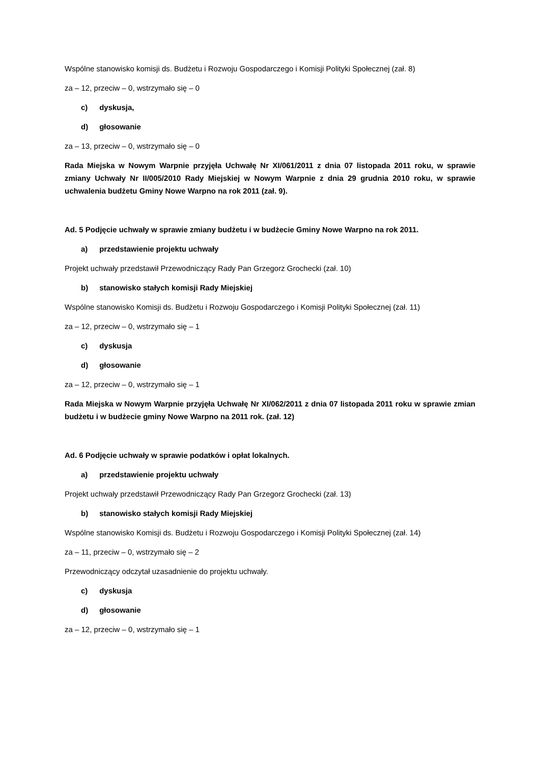Wspólne stanowisko komisji ds. Budżetu i Rozwoju Gospodarczego i Komisji Polityki Społecznej (zał. 8)
za – 12, przeciw – 0, wstrzymało się – 0
c) dyskusja,
d) głosowanie
za – 13, przeciw – 0, wstrzymało się – 0
Rada Miejska w Nowym Warpnie przyjęła Uchwałę Nr XI/061/2011 z dnia 07 listopada 2011 roku, w sprawie zmiany Uchwały Nr II/005/2010 Rady Miejskiej w Nowym Warpnie z dnia 29 grudnia 2010 roku, w sprawie uchwalenia budżetu Gminy Nowe Warpno na rok 2011 (zał. 9).
Ad. 5 Podjęcie uchwały w sprawie zmiany budżetu i w budżecie Gminy Nowe Warpno na rok 2011.
a) przedstawienie projektu uchwały
Projekt uchwały przedstawił Przewodniczący Rady Pan Grzegorz Grochecki (zał. 10)
b) stanowisko stałych komisji Rady Miejskiej
Wspólne stanowisko Komisji ds. Budżetu i Rozwoju Gospodarczego i Komisji Polityki Społecznej (zał. 11)
za – 12, przeciw – 0, wstrzymało się – 1
c) dyskusja
d) głosowanie
za – 12, przeciw – 0, wstrzymało się – 1
Rada Miejska w Nowym Warpnie przyjęła Uchwałę Nr XI/062/2011 z dnia 07 listopada 2011 roku w sprawie zmian budżetu i w budżecie gminy Nowe Warpno na 2011 rok. (zał. 12)
Ad. 6 Podjęcie uchwały w sprawie podatków i opłat lokalnych.
a) przedstawienie projektu uchwały
Projekt uchwały przedstawił Przewodniczący Rady Pan Grzegorz Grochecki (zał. 13)
b) stanowisko stałych komisji Rady Miejskiej
Wspólne stanowisko Komisji ds. Budżetu i Rozwoju Gospodarczego i Komisji Polityki Społecznej (zał. 14)
za – 11, przeciw – 0, wstrzymało się – 2
Przewodniczący odczytał uzasadnienie do projektu uchwały.
c) dyskusja
d) głosowanie
za – 12, przeciw – 0, wstrzymało się – 1